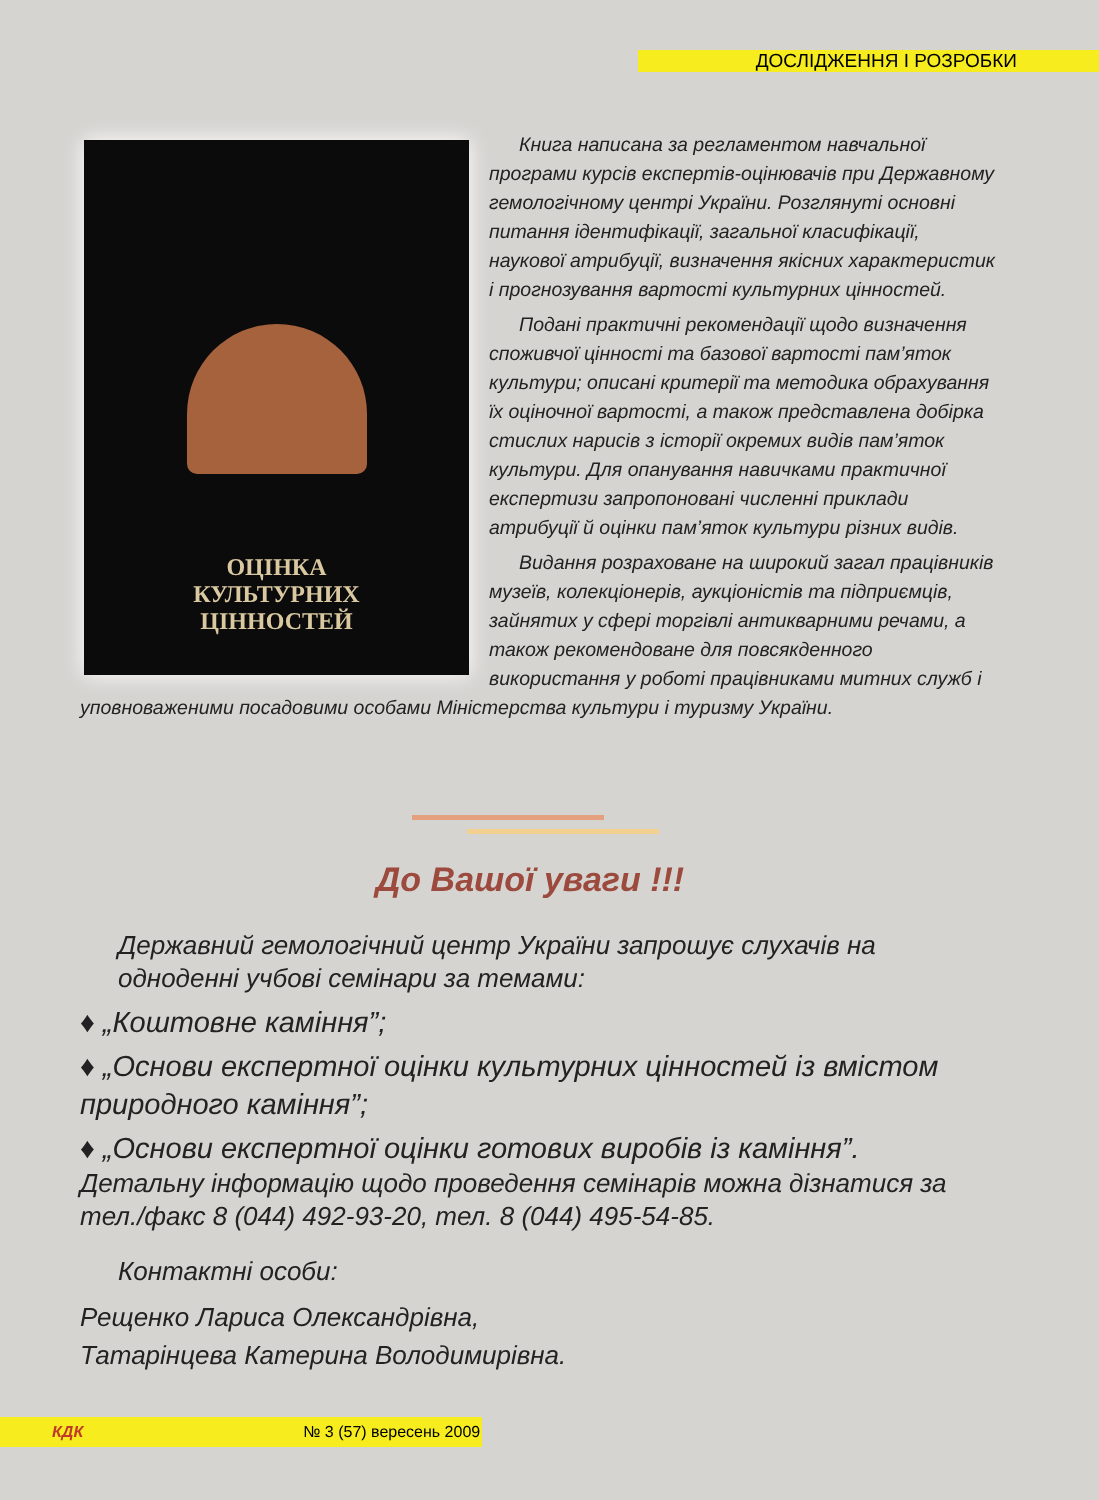ДОСЛІДЖЕННЯ І РОЗРОБКИ
ОЦІНКА
КУЛЬТУРНИХ
ЦІННОСТЕЙ
Книга написана за регламентом навчальної програми курсів експертів-оцінювачів при Державному гемологічному центрі України. Розглянуті основні питання ідентифікації, загальної класифікації, наукової атрибуції, визначення якісних характеристик і прогнозування вартості культурних цінностей.
Подані практичні рекомендації щодо визначення споживчої цінності та базової вартості пам’яток культури; описані критерії та методика обрахування їх оціночної вартості, а також представлена добірка стислих нарисів з історії окремих видів пам’яток культури. Для опанування навичками практичної експертизи запропоновані численні приклади атрибуції й оцінки пам’яток культури різних видів.
Видання розраховане на широкий загал працівників музеїв, колекціонерів, аукціоністів та підприємців, зайнятих у сфері торгівлі антикварними речами, а також рекомендоване для повсякденного використання у роботі працівниками митних служб і уповноваженими посадовими особами Міністерства культури і туризму України.
До Вашої уваги !!!
Державний гемологічний центр України запрошує слухачів на одноденні учбові семінари за темами:
♦ „Коштовне каміння”;
♦ „Основи експертної оцінки культурних цінностей із вмістом природного каміння”;
♦ „Основи експертної оцінки готових виробів із каміння”.
Детальну інформацію щодо проведення семінарів можна дізнатися за тел./факс 8 (044) 492-93-20, тел. 8 (044) 495-54-85.
Контактні особи:
Рещенко Лариса Олександрівна,
Татарінцева Катерина Володимирівна.
КДК № 3 (57) вересень 2009